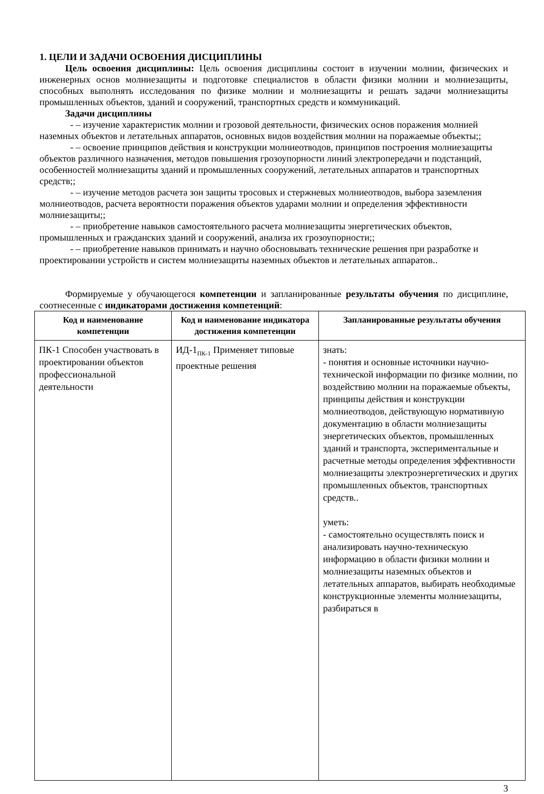1. ЦЕЛИ И ЗАДАЧИ ОСВОЕНИЯ ДИСЦИПЛИНЫ
Цель освоения дисциплины: Цель освоения дисциплины состоит в изучении молнии, физических и инженерных основ молниезащиты и подготовке специалистов в области физики молнии и молниезащиты, способных выполнять исследования по физике молнии и молниезащиты и решать задачи молниезащиты промышленных объектов, зданий и сооружений, транспортных средств и коммуникаций.
Задачи дисциплины
- – изучение характеристик молнии и грозовой деятельности, физических основ поражения молнией наземных объектов и летательных аппаратов, основных видов воздействия молнии на поражаемые объекты;;
- – освоение принципов действия и конструкции молниеотводов, принципов построения молниезащиты объектов различного назначения, методов повышения грозоупорности линий электропередачи и подстанций, особенностей молниезащиты зданий и промышленных сооружений, летательных аппаратов и транспортных средств;;
- – изучение методов расчета зон защиты тросовых и стержневых молниеотводов, выбора заземления молниеотводов, расчета вероятности поражения объектов ударами молнии и определения эффективности молниезащиты;;
- – приобретение навыков самостоятельного расчета молниезащиты энергетических объектов, промышленных и гражданских зданий и сооружений, анализа их грозоупорности;;
- – приобретение навыков принимать и научно обосновывать технические решения при разработке и проектировании устройств и систем молниезащиты наземных объектов и летательных аппаратов..
Формируемые у обучающегося компетенции и запланированные результаты обучения по дисциплине, соотнесенные с индикаторами достижения компетенций:
| Код и наименование компетенции | Код и наименование индикатора достижения компетенции | Запланированные результаты обучения |
| --- | --- | --- |
| ПК-1 Способен участвовать в проектировании объектов профессиональной деятельности | ИД-1<sub>ПК-1</sub> Применяет типовые проектные решения | знать: - понятия и основные источники научно-технической информации по физике молнии, по воздействию молнии на поражаемые объекты, принципы действия и конструкции молниеотводов, действующую нормативную документацию в области молниезащиты энергетических объектов, промышленных зданий и транспорта, экспериментальные и расчетные методы определения эффективности молниезащиты электроэнергетических и других промышленных объектов, транспортных средств.. уметь: - самостоятельно осуществлять поиск и анализировать научно-техническую информацию в области физики молнии и молниезащиты наземных объектов и летательных аппаратов, выбирать необходимые конструкционные элементы молниезащиты, разбираться в |
3